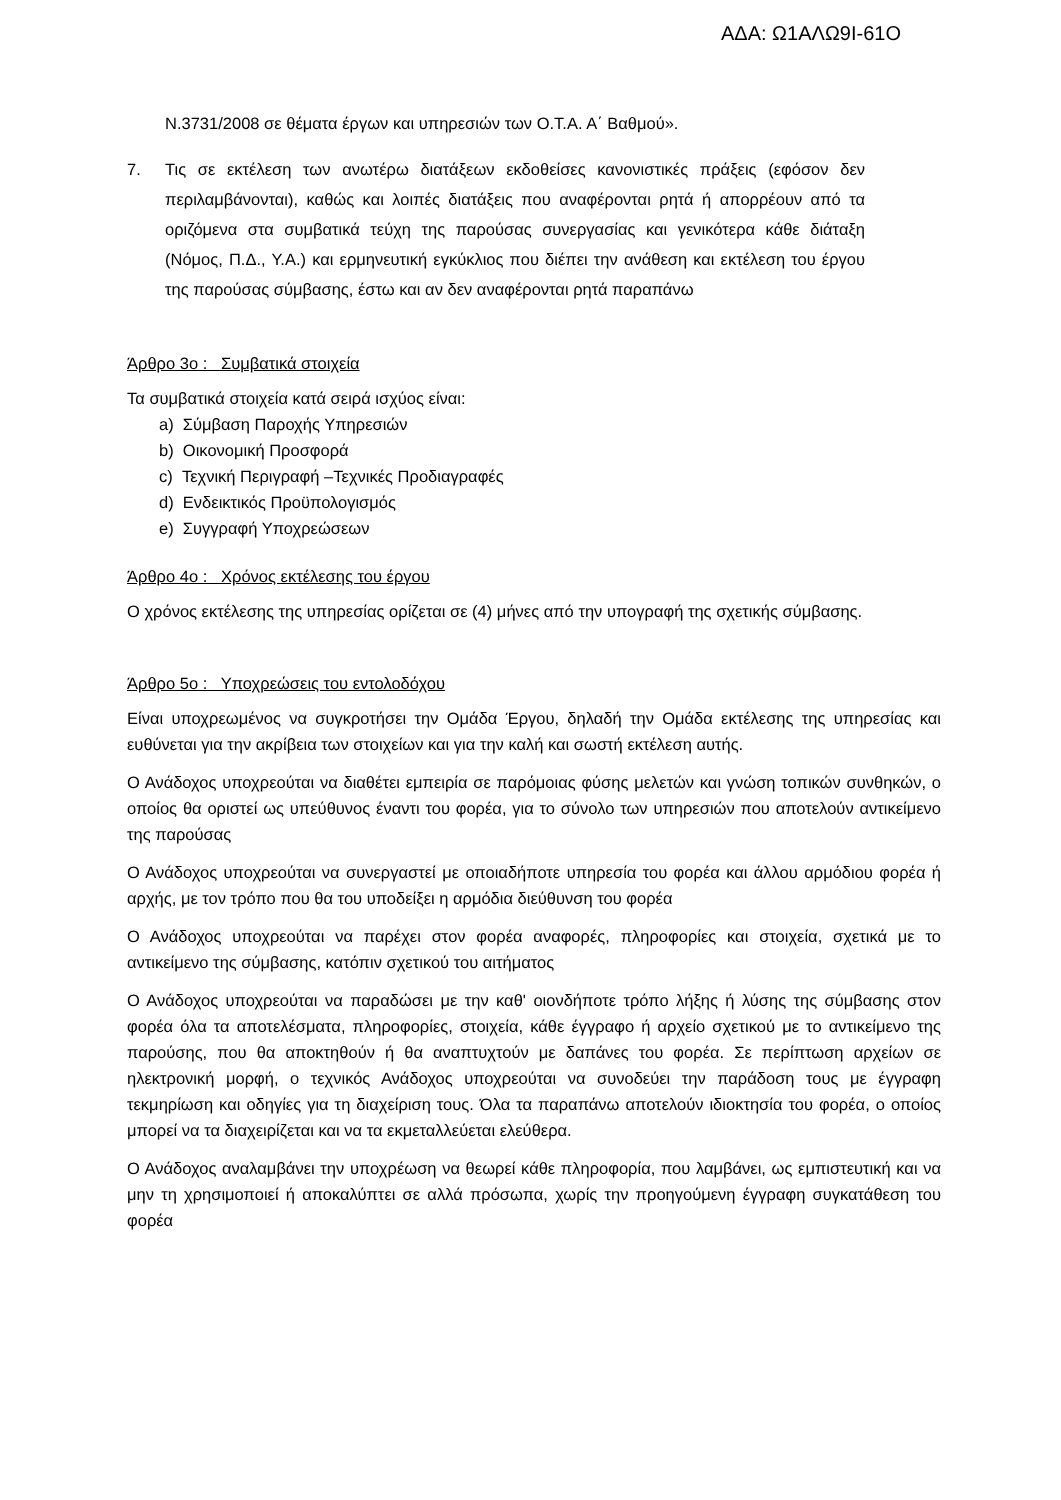ΑΔΑ: Ω1ΑΛΩ9Ι-61Ο
Ν.3731/2008 σε θέματα έργων και υπηρεσιών των Ο.Τ.Α. Α΄ Βαθμού».
7. Τις σε εκτέλεση των ανωτέρω διατάξεων εκδοθείσες κανονιστικές πράξεις (εφόσον δεν περιλαμβάνονται), καθώς και λοιπές διατάξεις που αναφέρονται ρητά ή απορρέουν από τα οριζόμενα στα συμβατικά τεύχη της παρούσας συνεργασίας και γενικότερα κάθε διάταξη (Νόμος, Π.Δ., Υ.Α.) και ερμηνευτική εγκύκλιος που διέπει την ανάθεση και εκτέλεση του έργου της παρούσας σύμβασης, έστω και αν δεν αναφέρονται ρητά παραπάνω
Άρθρο 3ο : Συμβατικά στοιχεία
Τα συμβατικά στοιχεία κατά σειρά ισχύος είναι:
a) Σύμβαση Παροχής Υπηρεσιών
b) Οικονομική Προσφορά
c) Τεχνική Περιγραφή –Τεχνικές Προδιαγραφές
d) Ενδεικτικός Προϋπολογισμός
e) Συγγραφή Υποχρεώσεων
Άρθρο 4ο : Χρόνος εκτέλεσης του έργου
Ο χρόνος εκτέλεσης της υπηρεσίας ορίζεται σε (4) μήνες από την υπογραφή της σχετικής σύμβασης.
Άρθρο 5ο : Υποχρεώσεις του εντολοδόχου
Είναι υποχρεωμένος να συγκροτήσει την Ομάδα Έργου, δηλαδή την Ομάδα εκτέλεσης της υπηρεσίας και ευθύνεται για την ακρίβεια των στοιχείων και για την καλή και σωστή εκτέλεση αυτής.
Ο Ανάδοχος υποχρεούται να διαθέτει εμπειρία σε παρόμοιας φύσης μελετών και γνώση τοπικών συνθηκών, ο οποίος θα οριστεί ως υπεύθυνος έναντι του φορέα, για το σύνολο των υπηρεσιών που αποτελούν αντικείμενο της παρούσας
Ο Ανάδοχος υποχρεούται να συνεργαστεί με οποιαδήποτε υπηρεσία του φορέα και άλλου αρμόδιου φορέα ή αρχής, με τον τρόπο που θα του υποδείξει η αρμόδια διεύθυνση του φορέα
Ο Ανάδοχος υποχρεούται να παρέχει στον φορέα αναφορές, πληροφορίες και στοιχεία, σχετικά με το αντικείμενο της σύμβασης, κατόπιν σχετικού του αιτήματος
Ο Ανάδοχος υποχρεούται να παραδώσει με την καθ' οιονδήποτε τρόπο λήξης ή λύσης της σύμβασης στον φορέα όλα τα αποτελέσματα, πληροφορίες, στοιχεία, κάθε έγγραφο ή αρχείο σχετικού με το αντικείμενο της παρούσης, που θα αποκτηθούν ή θα αναπτυχτούν με δαπάνες του φορέα. Σε περίπτωση αρχείων σε ηλεκτρονική μορφή, ο τεχνικός Ανάδοχος υποχρεούται να συνοδεύει την παράδοση τους με έγγραφη τεκμηρίωση και οδηγίες για τη διαχείριση τους. Όλα τα παραπάνω αποτελούν ιδιοκτησία του φορέα, ο οποίος μπορεί να τα διαχειρίζεται και να τα εκμεταλλεύεται ελεύθερα.
Ο Ανάδοχος αναλαμβάνει την υποχρέωση να θεωρεί κάθε πληροφορία, που λαμβάνει, ως εμπιστευτική και να μην τη χρησιμοποιεί ή αποκαλύπτει σε αλλά πρόσωπα, χωρίς την προηγούμενη έγγραφη συγκατάθεση του φορέα